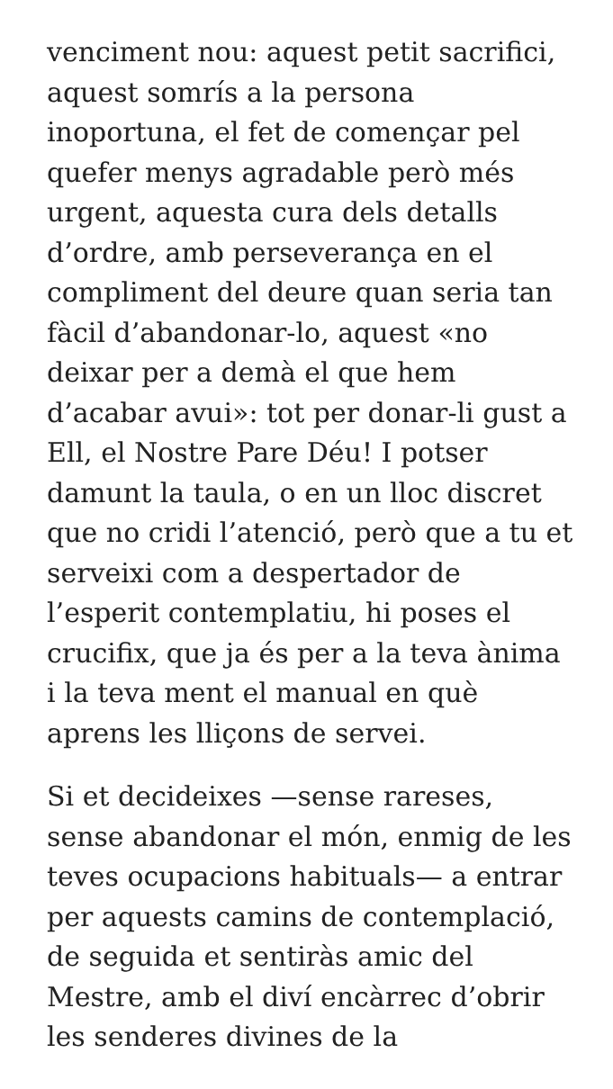venciment nou: aquest petit sacrifici, aquest somrís a la persona inoportuna, el fet de començar pel quefer menys agradable però més urgent, aquesta cura dels detalls d’ordre, amb perseverança en el compliment del deure quan seria tan fàcil d’abandonar-lo, aquest «no deixar per a demà el que hem d’acabar avui»: tot per donar-li gust a Ell, el Nostre Pare Déu! I potser damunt la taula, o en un lloc discret que no cridi l’atenció, però que a tu et serveixi com a despertador de l’esperit contemplatiu, hi poses el crucifix, que ja és per a la teva ànima i la teva ment el manual en què aprens les lliçons de servei.
Si et decideixes —sense rareses, sense abandonar el món, enmig de les teves ocupacions habituals— a entrar per aquests camins de contemplació, de seguida et sentiràs amic del Mestre, amb el diví encàrrec d’obrir les senderes divines de la